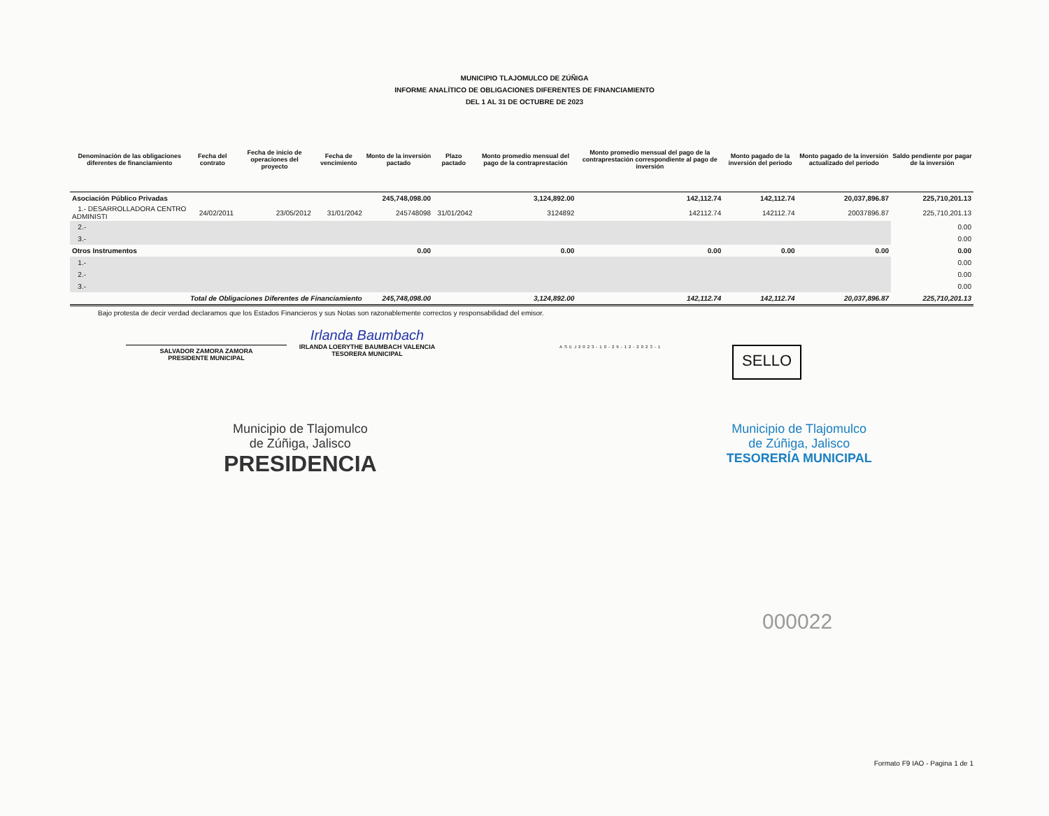MUNICIPIO TLAJOMULCO DE ZÚÑIGA
INFORME ANALÍTICO DE OBLIGACIONES DIFERENTES DE FINANCIAMIENTO
DEL 1 AL 31 DE OCTUBRE DE 2023
| Denominación de las obligaciones diferentes de financiamiento | Fecha del contrato | Fecha de inicio de operaciones del proyecto | Fecha de vencimiento | Monto de la inversión pactado | Plazo pactado | Monto promedio mensual del pago de la contraprestación | Monto promedio mensual del pago de la contraprestación correspondiente al pago de inversión | Monto pagado de la inversión del periodo | Monto pagado de la inversión actualizado del periodo | Saldo pendiente por pagar de la inversión |
| --- | --- | --- | --- | --- | --- | --- | --- | --- | --- | --- |
| Asociación Público Privadas | | | | 245,748,098.00 | | 3,124,892.00 | 142,112.74 | 142,112.74 | 20,037,896.87 | 225,710,201.13 |
| 1.- DESARROLLADORA CENTRO ADMINISTI | 24/02/2011 | 23/05/2012 | 31/01/2042 | 245748098 | 31/01/2042 | 3124892 | 142112.74 | 142112.74 | 20037896.87 | 225,710,201.13 |
| 2.- | | | | | | | | | | 0.00 |
| 3.- | | | | | | | | | | 0.00 |
| Otros Instrumentos | | | | 0.00 | | 0.00 | 0.00 | 0.00 | 0.00 | 0.00 |
| 1.- | | | | | | | | | | 0.00 |
| 2.- | | | | | | | | | | 0.00 |
| 3.- | | | | | | | | | | 0.00 |
| Total de Obligaciones Diferentes de Financiamiento | | | | 245,748,098.00 | | 3,124,892.00 | 142,112.74 | 142,112.74 | 20,037,896.87 | 225,710,201.13 |
Bajo protesta de decir verdad declaramos que los Estados Financieros y sus Notas son razonablemente correctos y responsabilidad del emisor.
SALVADOR ZAMORA ZAMORA
PRESIDENTE MUNICIPAL
Irlanda Baumbach
IRLANDA LOERYTHE BAUMBACH VALENCIA
TESORERA MUNICIPAL
ASEJ2023-10-29-12-2023-1
SELLO
Municipio de Tlajomulco
de Zúñiga, Jalisco
PRESIDENCIA
Municipio de Tlajomulco
de Zúñiga, Jalisco
TESORERÍA MUNICIPAL
000022
Formato F9 IAO - Pagina 1 de 1